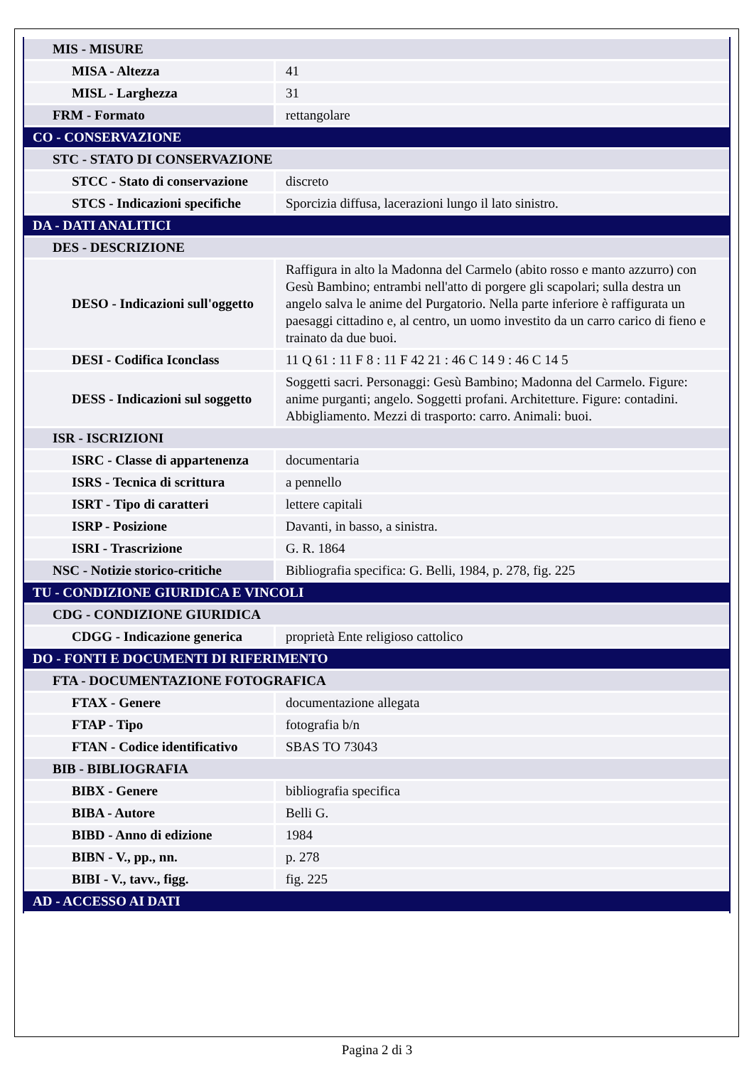| MIS - MISURE | |
| MISA - Altezza | 41 |
| MISL - Larghezza | 31 |
| FRM - Formato | rettangolare |
| CO - CONSERVAZIONE | |
| STC - STATO DI CONSERVAZIONE | |
| STCC - Stato di conservazione | discreto |
| STCS - Indicazioni specifiche | Sporcizia diffusa, lacerazioni lungo il lato sinistro. |
| DA - DATI ANALITICI | |
| DES - DESCRIZIONE | |
| DESO - Indicazioni sull'oggetto | Raffigura in alto la Madonna del Carmelo (abito rosso e manto azzurro) con Gesù Bambino; entrambi nell'atto di porgere gli scapolari; sulla destra un angelo salva le anime del Purgatorio. Nella parte inferiore è raffigurata un paesaggi cittadino e, al centro, un uomo investito da un carro carico di fieno e trainato da due buoi. |
| DESI - Codifica Iconclass | 11 Q 61 : 11 F 8 : 11 F 42 21 : 46 C 14 9 : 46 C 14 5 |
| DESS - Indicazioni sul soggetto | Soggetti sacri. Personaggi: Gesù Bambino; Madonna del Carmelo. Figure: anime purganti; angelo. Soggetti profani. Architetture. Figure: contadini. Abbigliamento. Mezzi di trasporto: carro. Animali: buoi. |
| ISR - ISCRIZIONI | |
| ISRC - Classe di appartenenza | documentaria |
| ISRS - Tecnica di scrittura | a pennello |
| ISRT - Tipo di caratteri | lettere capitali |
| ISRP - Posizione | Davanti, in basso, a sinistra. |
| ISRI - Trascrizione | G. R. 1864 |
| NSC - Notizie storico-critiche | Bibliografia specifica: G. Belli, 1984, p. 278, fig. 225 |
| TU - CONDIZIONE GIURIDICA E VINCOLI | |
| CDG - CONDIZIONE GIURIDICA | |
| CDGG - Indicazione generica | proprietà Ente religioso cattolico |
| DO - FONTI E DOCUMENTI DI RIFERIMENTO | |
| FTA - DOCUMENTAZIONE FOTOGRAFICA | |
| FTAX - Genere | documentazione allegata |
| FTAP - Tipo | fotografia b/n |
| FTAN - Codice identificativo | SBAS TO 73043 |
| BIB - BIBLIOGRAFIA | |
| BIBX - Genere | bibliografia specifica |
| BIBA - Autore | Belli G. |
| BIBD - Anno di edizione | 1984 |
| BIBN - V., pp., nn. | p. 278 |
| BIBI - V., tavv., figg. | fig. 225 |
| AD - ACCESSO AI DATI | |
Pagina 2 di 3